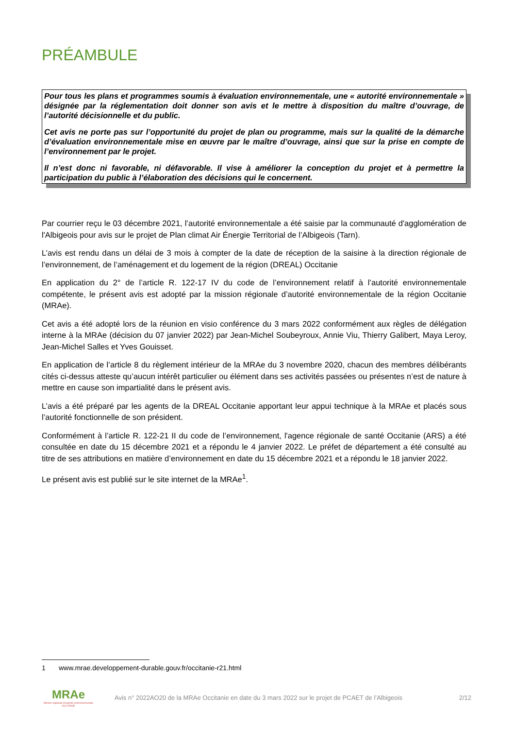PRÉAMBULE
Pour tous les plans et programmes soumis à évaluation environnementale, une « autorité environnementale » désignée par la réglementation doit donner son avis et le mettre à disposition du maître d’ouvrage, de l’autorité décisionnelle et du public.
Cet avis ne porte pas sur l’opportunité du projet de plan ou programme, mais sur la qualité de la démarche d’évaluation environnementale mise en œuvre par le maître d’ouvrage, ainsi que sur la prise en compte de l’environnement par le projet.
Il n’est donc ni favorable, ni défavorable. Il vise à améliorer la conception du projet et à permettre la participation du public à l’élaboration des décisions qui le concernent.
Par courrier reçu le 03 décembre 2021, l’autorité environnementale a été saisie par la communauté d'agglomération de l'Albigeois pour avis sur le projet de Plan climat Air Énergie Territorial de l’Albigeois (Tarn).
L’avis est rendu dans un délai de 3 mois à compter de la date de réception de la saisine à la direction régionale de l’environnement, de l’aménagement et du logement de la région (DREAL) Occitanie
En application du 2° de l’article R. 122-17 IV du code de l’environnement relatif à l’autorité environnementale compétente, le présent avis est adopté par la mission régionale d’autorité environnementale de la région Occitanie (MRAe).
Cet avis a été adopté lors de la réunion en visio conférence du 3 mars 2022 conformément aux règles de délégation interne à la MRAe (décision du 07 janvier 2022) par Jean-Michel Soubeyroux, Annie Viu, Thierry Galibert, Maya Leroy, Jean-Michel Salles et Yves Gouisset.
En application de l’article 8 du règlement intérieur de la MRAe du 3 novembre 2020, chacun des membres délibérants cités ci-dessus atteste qu’aucun intérêt particulier ou élément dans ses activités passées ou présentes n’est de nature à mettre en cause son impartialité dans le présent avis.
L’avis a été préparé par les agents de la DREAL Occitanie apportant leur appui technique à la MRAe et placés sous l’autorité fonctionnelle de son président.
Conformément à l’article R. 122-21 II du code de l’environnement, l'agence régionale de santé Occitanie (ARS) a été consultée en date du 15 décembre 2021 et a répondu le 4 janvier 2022. Le préfet de département a été consulté au titre de ses attributions en matière d’environnement en date du 15 décembre 2021 et a répondu le 18 janvier 2022.
Le présent avis est publié sur le site internet de la MRAe<sup>1</sup>.
1 www.mrae.developpement-durable.gouv.fr/occitanie-r21.html
MRAe
Mission régionale d'autorité environnementale OCCITANIE
Avis n° 2022AO20 de la MRAe Occitanie en date du 3 mars 2022 sur le projet de PCAET de l’Albigeois
2/12